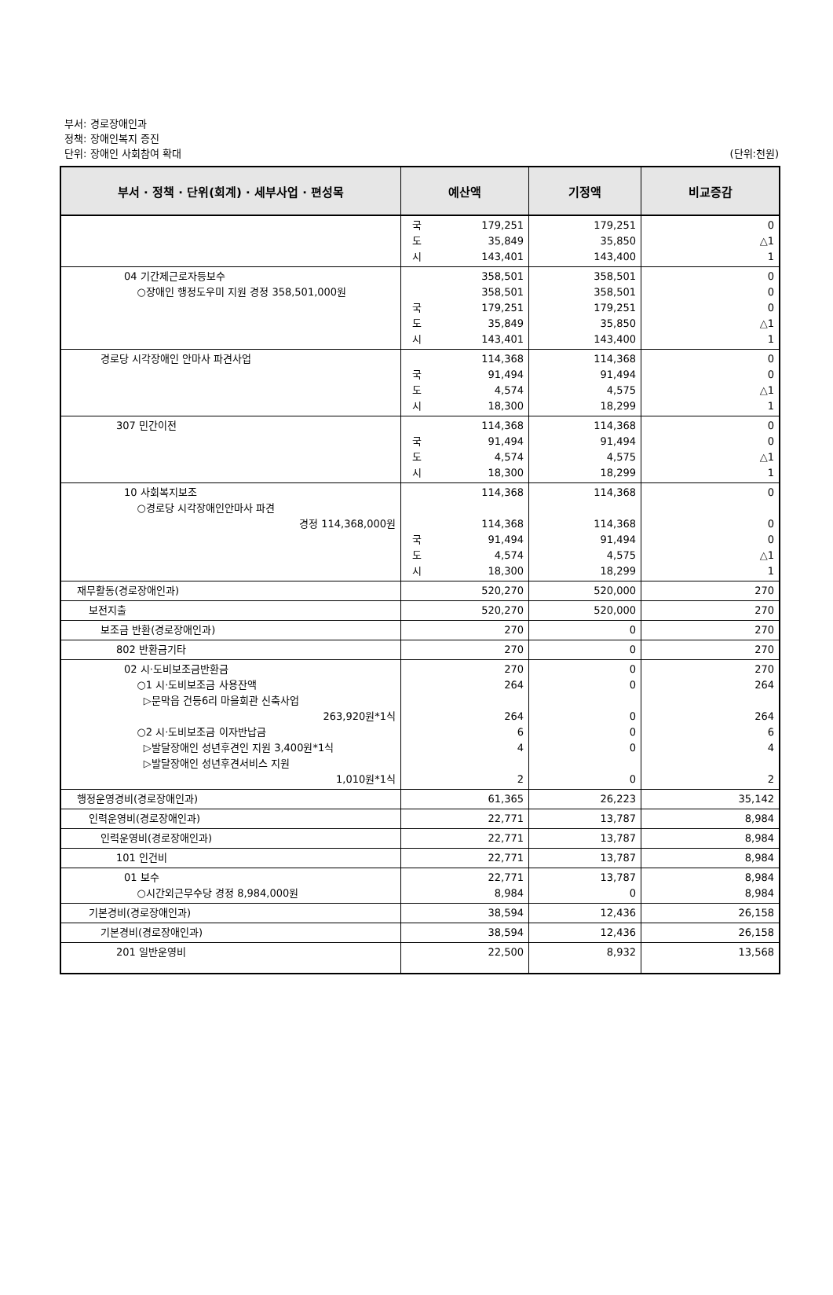부서: 경로장애인과
정책: 장애인복지 증진
단위: 장애인 사회참여 확대
(단위:천원)
| 부서 · 정책 · 단위(회계) · 세부사업 · 편성목 | 예산액 | 기정액 | 비교증감 |
| --- | --- | --- | --- |
| | 국 179,251 도 35,849 시 143,401 | 179,251 35,850 143,400 | 0 △1 1 |
| 04 기간제근로자등보수 ○장애인 행정도우미 지원 경정 358,501,000원 | 358,501 358,501 국 179,251 도 35,849 시 143,401 | 358,501 358,501 179,251 35,850 143,400 | 0 0 0 △1 1 |
| 경로당 시각장애인 안마사 파견사업 | 114,368 국 91,494 도 4,574 시 18,300 | 114,368 91,494 4,575 18,299 | 0 0 △1 1 |
| 307 민간이전 | 114,368 국 91,494 도 4,574 시 18,300 | 114,368 91,494 4,575 18,299 | 0 0 △1 1 |
| 10 사회복지보조 ○경로당 시각장애인안마사 파견 경정 114,368,000원 | 114,368 114,368 국 91,494 도 4,574 시 18,300 | 114,368 114,368 91,494 4,575 18,299 | 0 0 0 △1 1 |
| 재무활동(경로장애인과) | 520,270 | 520,000 | 270 |
| 보전지출 | 520,270 | 520,000 | 270 |
| 보조금 반환(경로장애인과) | 270 | 0 | 270 |
| 802 반환금기타 | 270 | 0 | 270 |
| 02 시·도비보조금반환금 ○1 시·도비보조금 사용잔액 ▷문막읍 건등6리 마을회관 신축사업 263,920원*1식 ○2 시·도비보조금 이자반납금 ▷발달장애인 성년후견인 지원 3,400원*1식 ▷발달장애인 성년후견서비스 지원 1,010원*1식 | 270 264 264 6 4 2 | 0 0 0 0 0 0 | 270 264 264 6 4 2 |
| 행정운영경비(경로장애인과) | 61,365 | 26,223 | 35,142 |
| 인력운영비(경로장애인과) | 22,771 | 13,787 | 8,984 |
| 인력운영비(경로장애인과) | 22,771 | 13,787 | 8,984 |
| 101 인건비 | 22,771 | 13,787 | 8,984 |
| 01 보수 ○시간외근무수당 경정 8,984,000원 | 22,771 8,984 | 13,787 0 | 8,984 8,984 |
| 기본경비(경로장애인과) | 38,594 | 12,436 | 26,158 |
| 기본경비(경로장애인과) | 38,594 | 12,436 | 26,158 |
| 201 일반운영비 | 22,500 | 8,932 | 13,568 |